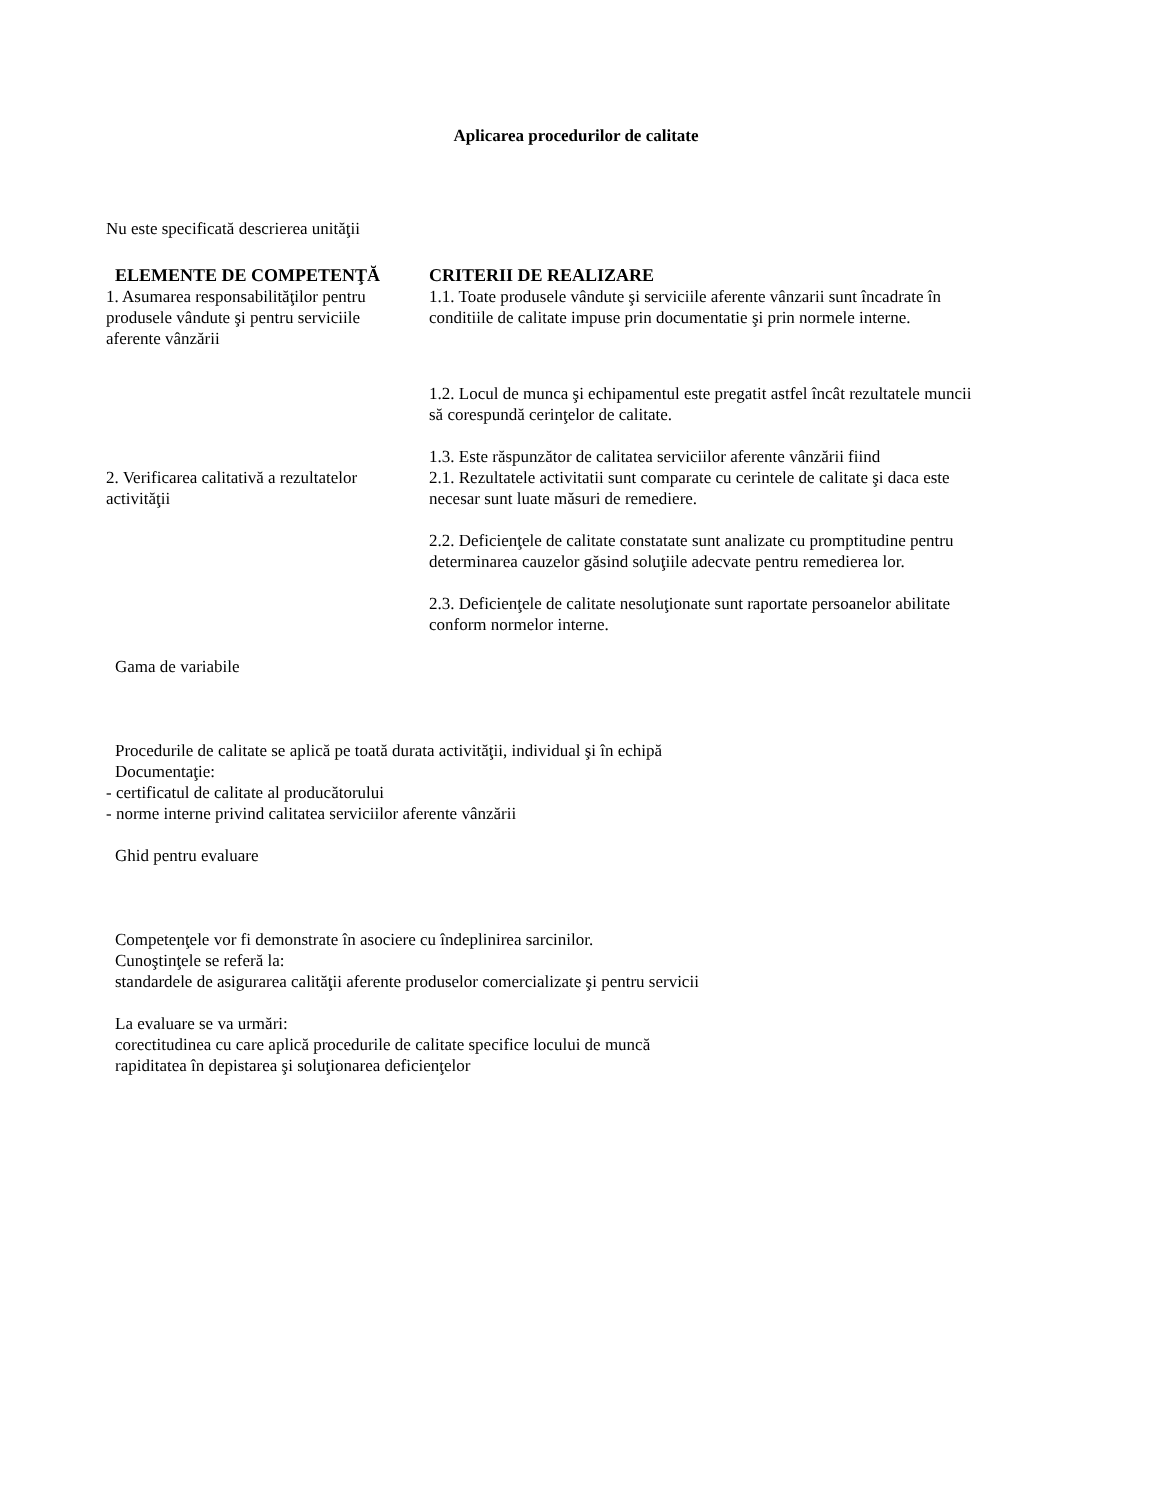Aplicarea procedurilor de calitate
Nu este specificată descrierea unităţii
| ELEMENTE DE COMPETENŢĂ | CRITERII DE REALIZARE |
| --- | --- |
| 1. Asumarea responsabilităţilor pentru produsele vândute şi pentru serviciile aferente vânzării | 1.1. Toate produsele vândute şi serviciile aferente vânzarii sunt încadrate în conditiile de calitate impuse prin documentatie şi prin normele interne. 1.2. Locul de munca şi echipamentul este pregatit astfel încât rezultatele muncii să corespundă cerinţelor de calitate. 1.3. Este răspunzător de calitatea serviciilor aferente vânzării fiind |
| 2. Verificarea calitativă a rezultatelor activităţii | 2.1. Rezultatele activitatii sunt comparate cu cerintele de calitate şi daca este necesar sunt luate măsuri de remediere. 2.2. Deficienţele de calitate constatate sunt analizate cu promptitudine pentru determinarea cauzelor găsind soluţiile adecvate pentru remedierea lor. 2.3. Deficienţele de calitate nesoluţionate sunt raportate persoanelor abilitate conform normelor interne. |
Gama de variabile
Procedurile de calitate se aplică pe toată durata activităţii, individual şi în echipă
Documentaţie:
- certificatul de calitate al producătorului
- norme interne privind calitatea serviciilor aferente vânzării
Ghid pentru evaluare
Competenţele vor fi demonstrate în asociere cu îndeplinirea sarcinilor.
Cunoştinţele se referă la:
standardele de asigurarea calităţii aferente produselor comercializate şi pentru servicii
La evaluare se va urmări:
corectitudinea cu care aplică procedurile de calitate specifice locului de muncă
rapiditatea în depistarea şi soluţionarea deficienţelor